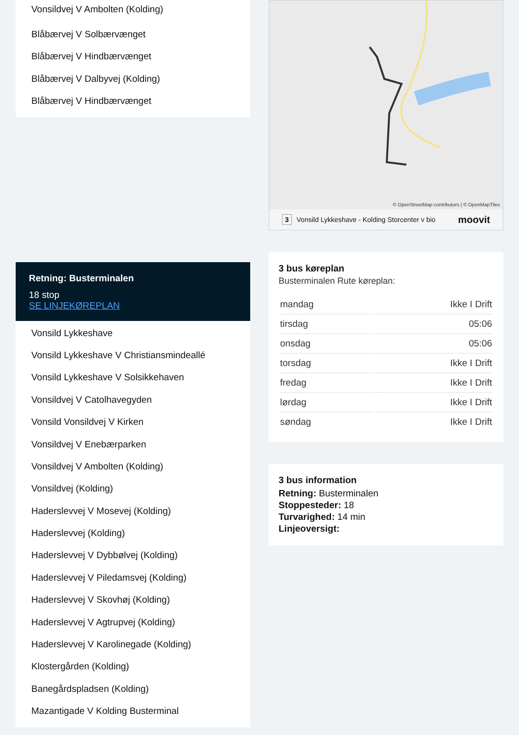Vonsildvej V Ambolten (Kolding)
Blåbærvej V Solbærvænget
Blåbærvej V Hindbærvænget
Blåbærvej V Dalbyvej (Kolding)
Blåbærvej V Hindbærvænget
Retning: Busterminalen
18 stop
SE LINJEKØREPLAN
Vonsild Lykkeshave
Vonsild Lykkeshave V Christiansmindeallé
Vonsild Lykkeshave V Solsikkehaven
Vonsildvej V Catolhavegyden
Vonsild Vonsildvej V Kirken
Vonsildvej V Enebærparken
Vonsildvej V Ambolten (Kolding)
Vonsildvej (Kolding)
Haderslevvej V Mosevej (Kolding)
Haderslevvej (Kolding)
Haderslevvej V Dybbølvej (Kolding)
Haderslevvej V Piledamsvej (Kolding)
Haderslevvej V Skovhøj (Kolding)
Haderslevvej V Agtrupvej (Kolding)
Haderslevvej V Karolinegade (Kolding)
Klostergården (Kolding)
Banegårdspladsen (Kolding)
Mazantigade V Kolding Busterminal
© OpenStreetMap contributors | © OpenMapTiles
3 Vonsild Lykkeshave - Kolding Storcenter v bio moovit
3 bus køreplan
Busterminalen Rute køreplan:
| mandag | Ikke I Drift |
| tirsdag | 05:06 |
| onsdag | 05:06 |
| torsdag | Ikke I Drift |
| fredag | Ikke I Drift |
| lørdag | Ikke I Drift |
| søndag | Ikke I Drift |
3 bus information
Retning: Busterminalen
Stoppesteder: 18
Turvarighed: 14 min
Linjeoversigt: